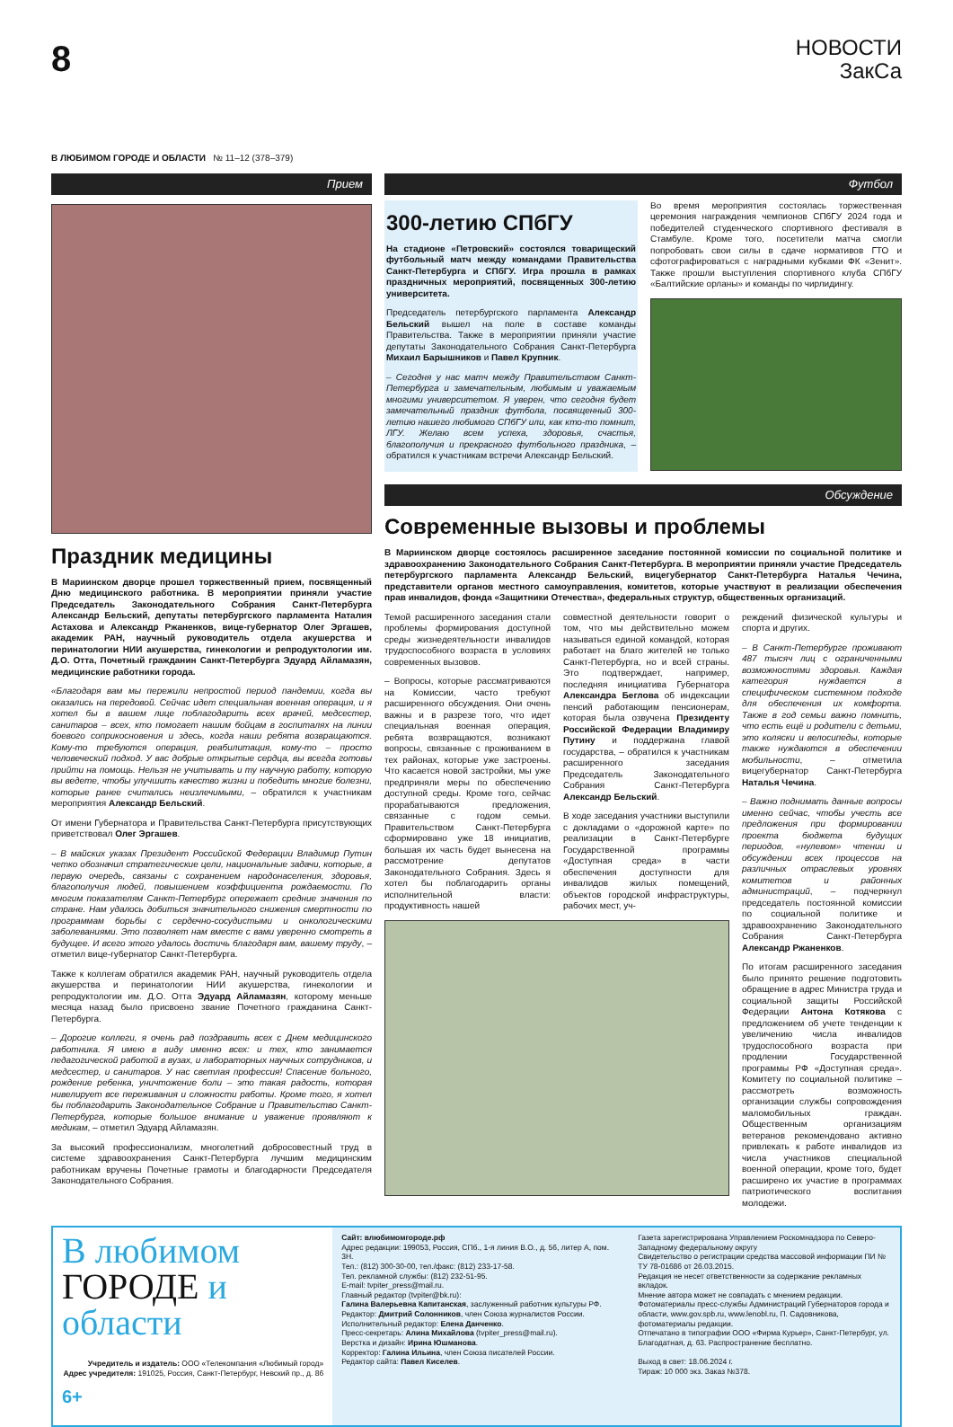8
НОВОСТИ
ЗакСа
В ЛЮБИМОМ ГОРОДЕ И ОБЛАСТИ № 11–12 (378–379)
Прием
Праздник медицины
В Мариинском дворце прошел торжественный прием, посвященный Дню медицинского работника. В мероприятии приняли участие Председатель Законодательного Собрания Санкт-Петербурга Александр Бельский, депутаты петербургского парламента Наталия Астахова и Александр Ржаненков, вице-губернатор Олег Эргашев, академик РАН, научный руководитель отдела акушерства и перинатологии НИИ акушерства, гинекологии и репродуктологии им. Д.О. Отта, Почетный гражданин Санкт-Петербурга Эдуард Айламазян, медицинские работники города.
«Благодаря вам мы пережили непростой период пандемии, когда вы оказались на передовой. Сейчас идет специальная военная операция, и я хотел бы в вашем лице поблагодарить всех врачей, медсестер, санитаров – всех, кто помогает нашим бойцам в госпиталях на линии боевого соприкосновения и здесь, когда наши ребята возвращаются. Кому-то требуются операция, реабилитация, кому-то – просто человеческий подход. У вас добрые открытые сердца, вы всегда готовы прийти на помощь. Нельзя не учитывать и ту научную работу, которую вы ведете, чтобы улучшить качество жизни и победить многие болезни, которые ранее считались неизлечимыми, – обратился к участникам мероприятия Александр Бельский.
От имени Губернатора и Правительства Санкт-Петербурга присутствующих приветствовал Олег Эргашев.
– В майских указах Президент Российской Федерации Владимир Путин четко обозначил стратегические цели, национальные задачи, которые, в первую очередь, связаны с сохранением народонаселения, здоровья, благополучия людей, повышением коэффициента рождаемости. По многим показателям Санкт-Петербург опережает средние значения по стране. Нам удалось добиться значительного снижения смертности по программам борьбы с сердечно-сосудистыми и онкологическими заболеваниями. Это позволяет нам вместе с вами уверенно смотреть в будущее. И всего этого удалось достичь благодаря вам, вашему труду, – отметил вице-губернатор Санкт-Петербурга.
Также к коллегам обратился академик РАН, научный руководитель отдела акушерства и перинатологии НИИ акушерства, гинекологии и репродуктологии им. Д.О. Отта Эдуард Айламазян, которому меньше месяца назад было присвоено звание Почетного гражданина Санкт-Петербурга.
– Дорогие коллеги, я очень рад поздравить всех с Днем медицинского работника. Я имею в виду именно всех: и тех, кто занимается педагогической работой в вузах, и лабораторных научных сотрудников, и медсестер, и санитаров. У нас светлая профессия! Спасение больного, рождение ребенка, уничтожение боли – это такая радость, которая нивелирует все переживания и сложности работы. Кроме того, я хотел бы поблагодарить Законодательное Собрание и Правительство Санкт-Петербурга, которые большое внимание и уважение проявляют к медикам, – отметил Эдуард Айламазян.
За высокий профессионализм, многолетний добросовестный труд в системе здравоохранения Санкт-Петербурга лучшим медицинским работникам вручены Почетные грамоты и благодарности Председателя Законодательного Собрания.
Футбол
300-летию СПбГУ
На стадионе «Петровский» состоялся товарищеский футбольный матч между командами Правительства Санкт-Петербурга и СПбГУ. Игра прошла в рамках праздничных мероприятий, посвященных 300-летию университета.
Председатель петербургского парламента Александр Бельский вышел на поле в составе команды Правительства. Также в мероприятии приняли участие депутаты Законодательного Собрания Санкт-Петербурга Михаил Барышников и Павел Крупник.
– Сегодня у нас матч между Правительством Санкт-Петербурга и замечательным, любимым и уважаемым многими университетом. Я уверен, что сегодня будет замечательный праздник футбола, посвященный 300-летию нашего любимого СПбГУ или, как кто-то помнит, ЛГУ. Желаю всем успеха, здоровья, счастья, благополучия и прекрасного футбольного праздника, – обратился к участникам встречи Александр Бельский.
Во время мероприятия состоялась торжественная церемония награждения чемпионов СПбГУ 2024 года и победителей студенческого спортивного фестиваля в Стамбуле. Кроме того, посетители матча смогли попробовать свои силы в сдаче нормативов ГТО и сфотографироваться с наградными кубками ФК «Зенит». Также прошли выступления спортивного клуба СПбГУ «Балтийские орланы» и команды по чирлидингу.
Обсуждение
Современные вызовы и проблемы
В Мариинском дворце состоялось расширенное заседание постоянной комиссии по социальной политике и здравоохранению Законодательного Собрания Санкт-Петербурга. В мероприятии приняли участие Председатель петербургского парламента Александр Бельский, вицегубернатор Санкт-Петербурга Наталья Чечина, представители органов местного самоуправления, комитетов, которые участвуют в реализации обеспечения прав инвалидов, фонда «Защитники Отечества», федеральных структур, общественных организаций.
Темой расширенного заседания стали проблемы формирования доступной среды жизнедеятельности инвалидов трудоспособного возраста в условиях современных вызовов.
– Вопросы, которые рассматриваются на Комиссии, часто требуют расширенного обсуждения. Они очень важны и в разрезе того, что идет специальная военная операция, ребята возвращаются, возникают вопросы, связанные с проживанием в тех районах, которые уже застроены. Что касается новой застройки, мы уже предприняли меры по обеспечению доступной среды. Кроме того, сейчас прорабатываются предложения, связанные с годом семьи. Правительством Санкт-Петербурга сформировано уже 18 инициатив, большая их часть будет вынесена на рассмотрение депутатов Законодательного Собрания. Здесь я хотел бы поблагодарить органы исполнительной власти: продуктивность нашей
совместной деятельности говорит о том, что мы действительно можем называться единой командой, которая работает на благо жителей не только Санкт-Петербурга, но и всей страны. Это подтверждает, например, последняя инициатива Губернатора Александра Беглова об индексации пенсий работающим пенсионерам, которая была озвучена Президенту Российской Федерации Владимиру Путину и поддержана главой государства, – обратился к участникам расширенного заседания Председатель Законодательного Собрания Санкт-Петербурга Александр Бельский.
В ходе заседания участники выступили с докладами о «дорожной карте» по реализации в Санкт-Петербурге Государственной программы «Доступная среда» в части обеспечения доступности для инвалидов жилых помещений, объектов городской инфраструктуры, рабочих мест, уч-
реждений физической культуры и спорта и других.
– В Санкт-Петербурге проживают 487 тысяч лиц с ограниченными возможностями здоровья. Каждая категория нуждается в специфическом системном подходе для обеспечения их комфорта. Также в год семьи важно помнить, что есть ещё и родители с детьми, это коляски и велосипеды, которые также нуждаются в обеспечении мобильности, – отметила вицегубернатор Санкт-Петербурга Наталья Чечина.
– Важно поднимать данные вопросы именно сейчас, чтобы учесть все предложения при формировании проекта бюджета будущих периодов, «нулевом» чтении и обсуждении всех процессов на различных отраслевых уровнях комитетов и районных администраций, – подчеркнул председатель постоянной комиссии по социальной политике и здравоохранению Законодательного Собрания Санкт-Петербурга Александр Ржаненков.
По итогам расширенного заседания было принято решение подготовить обращение в адрес Министра труда и социальной защиты Российской Федерации Антона Котякова с предложением об учете тенденции к увеличению числа инвалидов трудоспособного возраста при продлении Государственной программы РФ «Доступная среда». Комитету по социальной политике – рассмотреть возможность организации службы сопровождения маломобильных граждан. Общественным организациям ветеранов рекомендовано активно привлекать к работе инвалидов из числа участников специальной военной операции, кроме того, будет расширено их участие в программах патриотического воспитания молодежи.
В любимом ГОРОДЕ и области
Учредитель и издатель: ООО «Телекомпания «Любимый город»
Адрес учредителя: 191025, Россия, Санкт-Петербург, Невский пр., д. 86
6+
Сайт: влюбимомгороде.рф
Адрес редакции: 199053, Россия, СПб., 1-я линия В.О., д. 56, литер А, пом. 3Н.
Тел.: (812) 300-30-00, тел./факс: (812) 233-17-58.
Тел. рекламной службы: (812) 232-51-95.
E-mail: tvpiter_press@mail.ru.
Главный редактор (tvpiter@bk.ru):
Галина Валерьевна Капитанская, заслуженный работник культуры РФ.
Редактор: Дмитрий Солонников, член Союза журналистов России.
Исполнительный редактор: Елена Данченко.
Пресс-секретарь: Алина Михайлова (tvpiter_press@mail.ru).
Верстка и дизайн: Ирина Юшманова.
Корректор: Галина Ильина, член Союза писателей России.
Редактор сайта: Павел Киселев.
Газета зарегистрирована Управлением Роскомнадзора по Северо-Западному федеральному округу
Свидетельство о регистрации средства массовой информации ПИ № ТУ 78-01686 от 26.03.2015.
Редакция не несет ответственности за содержание рекламных вкладок.
Мнение автора может не совпадать с мнением редакции.
Фотоматериалы пресс-службы Администраций Губернаторов города и области, www.gov.spb.ru, www.lenobl.ru, П. Садовникова, фотоматериалы редакции.
Отпечатано в типографии ООО «Фирма Курьер», Санкт-Петербург, ул. Благодатная, д. 63. Распространение бесплатно.
Выход в свет: 18.06.2024 г.
Тираж: 10 000 экз. Заказ №378.